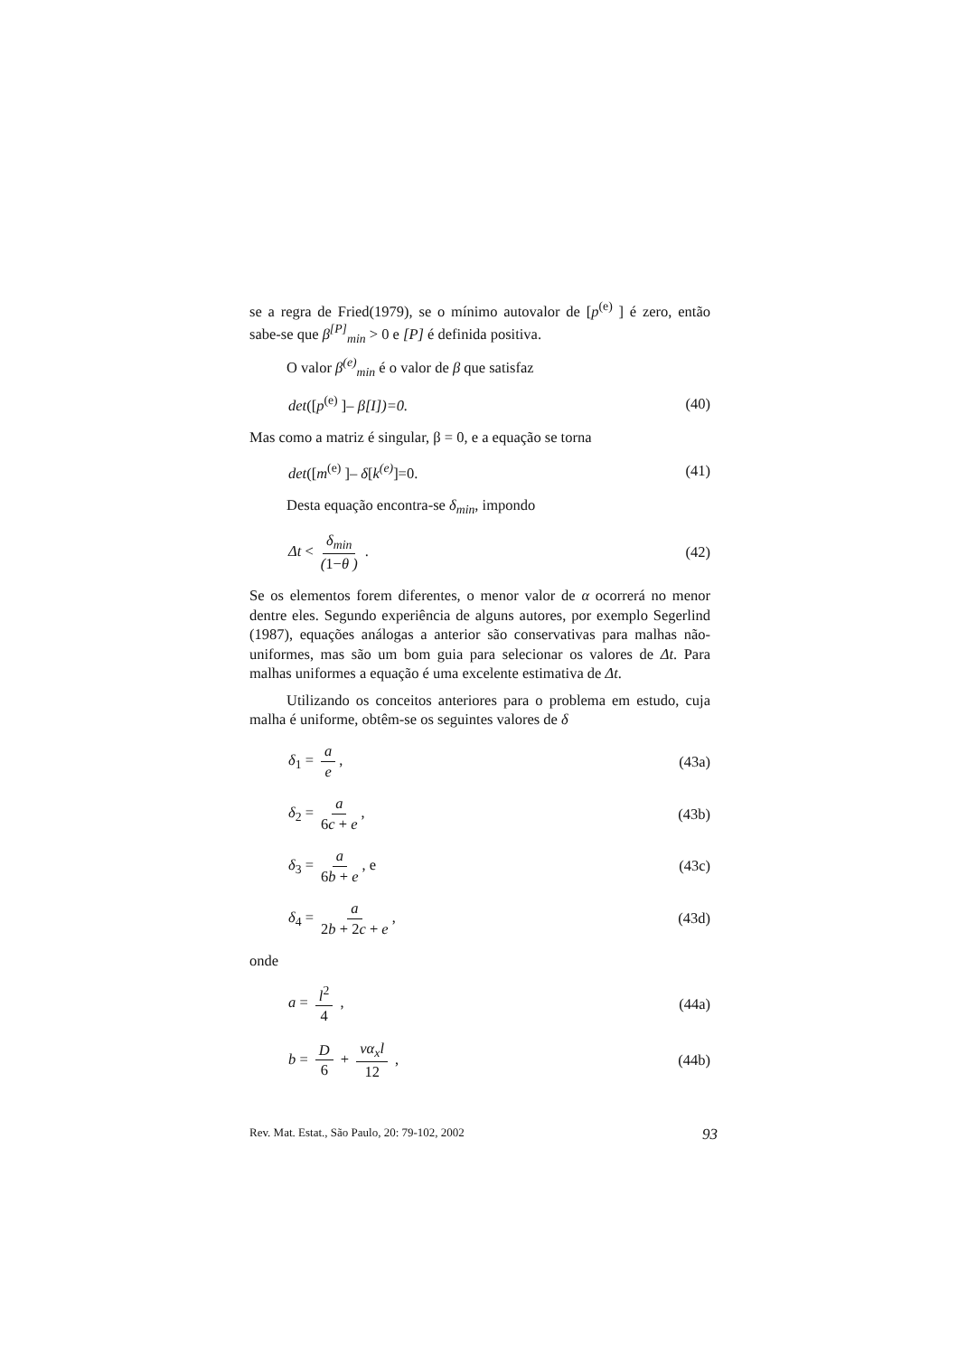se a regra de Fried(1979), se o mínimo autovalor de [p<sup>(e)</sup> ] é zero, então sabe-se que β<sup>[P]</sup><sub>min</sub> > 0 e [P] é definida positiva.
O valor β<sup>(e)</sup><sub>min</sub> é o valor de β que satisfaz
det([p<sup>(e)</sup> ]– β[I])=0. (40)
Mas como a matriz é singular, β = 0, e a equação se torna
det([m<sup>(e)</sup> ]– δ[k<sup>(e)</sup>]=0. (41)
Desta equação encontra-se δ<sub>min</sub>, impondo
Δt < δ<sub>min</sub> (1−θ ) . (42)
Se os elementos forem diferentes, o menor valor de α ocorrerá no menor dentre eles. Segundo experiência de alguns autores, por exemplo Segerlind (1987), equações análogas a anterior são conservativas para malhas não-uniformes, mas são um bom guia para selecionar os valores de Δt. Para malhas uniformes a equação é uma excelente estimativa de Δt.
Utilizando os conceitos anteriores para o problema em estudo, cuja malha é uniforme, obtêm-se os seguintes valores de δ
δ<sub>1</sub> = a e, (43a)
δ<sub>2</sub> = a 6c + e, (43b)
δ<sub>3</sub> = a 6b + e, e (43c)
δ<sub>4</sub> = a 2b + 2c + e, (43d)
onde
a = l<sup>2</sup> 4 , (44a)
b = D 6 + vα<sub>x</sub>l 12 , (44b)
Rev. Mat. Estat., São Paulo, 20: 79-102, 2002 93